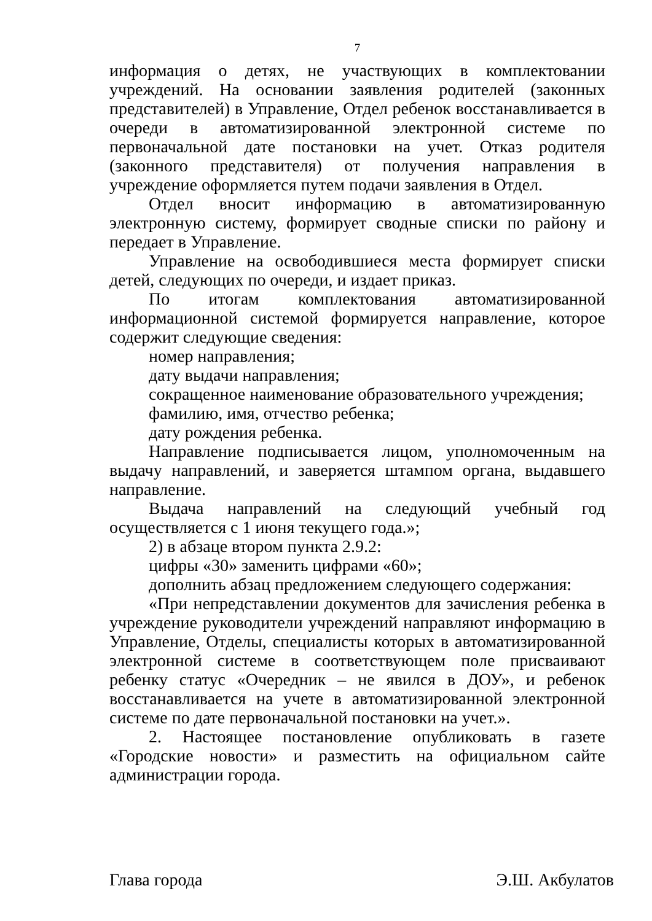7
информация о детях, не участвующих в комплектовании учреждений. На основании заявления родителей (законных представителей) в Управление, Отдел ребенок восстанавливается в очереди в автоматизированной электронной системе по первоначальной дате постановки на учет. Отказ родителя (законного представителя) от получения направления в учреждение оформляется путем подачи заявления в Отдел.
Отдел вносит информацию в автоматизированную электронную систему, формирует сводные списки по району и передает в Управление.
Управление на освободившиеся места формирует списки детей, следующих по очереди, и издает приказ.
По итогам комплектования автоматизированной информационной системой формируется направление, которое содержит следующие сведения:
номер направления;
дату выдачи направления;
сокращенное наименование образовательного учреждения;
фамилию, имя, отчество ребенка;
дату рождения ребенка.
Направление подписывается лицом, уполномоченным на выдачу направлений, и заверяется штампом органа, выдавшего направление.
Выдача направлений на следующий учебный год осуществляется с 1 июня текущего года.»;
2) в абзаце втором пункта 2.9.2:
цифры «30» заменить цифрами «60»;
дополнить абзац предложением следующего содержания:
«При непредставлении документов для зачисления ребенка в учреждение руководители учреждений направляют информацию в Управление, Отделы, специалисты которых в автоматизированной электронной системе в соответствующем поле присваивают ребенку статус «Очередник – не явился в ДОУ», и ребенок восстанавливается на учете в автоматизированной электронной системе по дате первоначальной постановки на учет.».
2. Настоящее постановление опубликовать в газете «Городские новости» и разместить на официальном сайте администрации города.
Глава города Э.Ш. Акбулатов